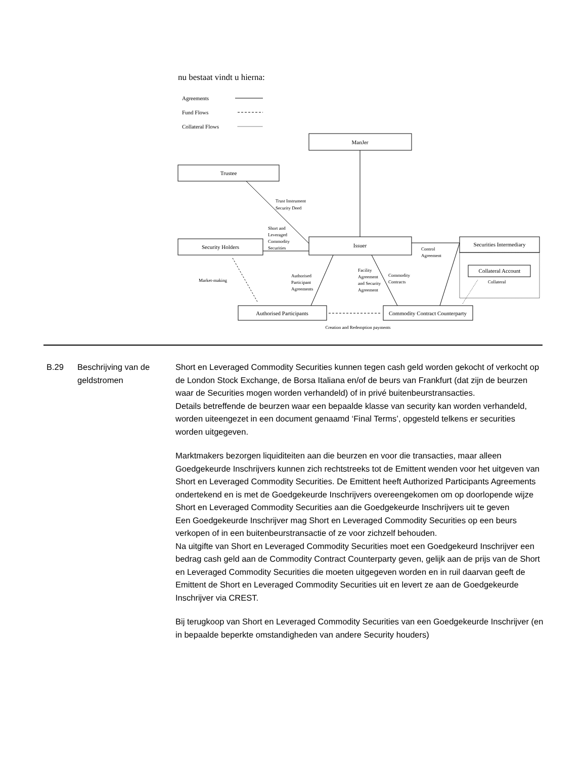nu bestaat vindt u hierna:
Agreements
Fund Flows
Collateral Flows
ManJer
Trustee
Security Holders
Issuer
Securities Intermediary
Collateral Account
Authorised Participants
Commodity Contract Counterparty
Creation and Redemption payments
Trust Instrument
Security Deed
Short and
Leveraged
Commodity
Securities
Control
Agreement
Market-making
Authorised
Participant
Agreements
Facility
Agreement
and Security
Agreement
Commodity
Contracts
Collateral
B.29 Beschrijving van de geldstromen
Short en Leveraged Commodity Securities kunnen tegen cash geld worden gekocht of verkocht op de London Stock Exchange, de Borsa Italiana en/of de beurs van Frankfurt (dat zijn de beurzen waar de Securities mogen worden verhandeld) of in privé buitenbeurstransacties.
Details betreffende de beurzen waar een bepaalde klasse van security kan worden verhandeld, worden uiteengezet in een document genaamd ‘Final Terms’, opgesteld telkens er securities worden uitgegeven.
Marktmakers bezorgen liquiditeiten aan die beurzen en voor die transacties, maar alleen Goedgekeurde Inschrijvers kunnen zich rechtstreeks tot de Emittent wenden voor het uitgeven van Short en Leveraged Commodity Securities. De Emittent heeft Authorized Participants Agreements ondertekend en is met de Goedgekeurde Inschrijvers overeengekomen om op doorlopende wijze Short en Leveraged Commodity Securities aan die Goedgekeurde Inschrijvers uit te geven
Een Goedgekeurde Inschrijver mag Short en Leveraged Commodity Securities op een beurs verkopen of in een buitenbeurstransactie of ze voor zichzelf behouden.
Na uitgifte van Short en Leveraged Commodity Securities moet een Goedgekeurd Inschrijver een bedrag cash geld aan de Commodity Contract Counterparty geven, gelijk aan de prijs van de Short en Leveraged Commodity Securities die moeten uitgegeven worden en in ruil daarvan geeft de Emittent de Short en Leveraged Commodity Securities uit en levert ze aan de Goedgekeurde Inschrijver via CREST.
Bij terugkoop van Short en Leveraged Commodity Securities van een Goedgekeurde Inschrijver (en in bepaalde beperkte omstandigheden van andere Security houders)